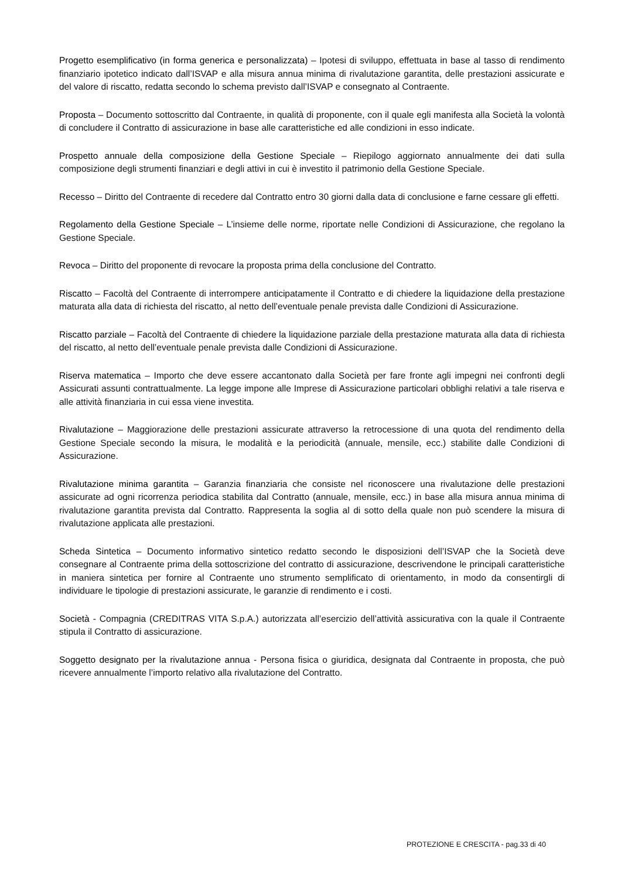Progetto esemplificativo (in forma generica e personalizzata) – Ipotesi di sviluppo, effettuata in base al tasso di rendimento finanziario ipotetico indicato dall’ISVAP e alla misura annua minima di rivalutazione garantita, delle prestazioni assicurate e del valore di riscatto, redatta secondo lo schema previsto dall’ISVAP e consegnato al Contraente.
Proposta – Documento sottoscritto dal Contraente, in qualità di proponente, con il quale egli manifesta alla Società la volontà di concludere il Contratto di assicurazione in base alle caratteristiche ed alle condizioni in esso indicate.
Prospetto annuale della composizione della Gestione Speciale – Riepilogo aggiornato annualmente dei dati sulla composizione degli strumenti finanziari e degli attivi in cui è investito il patrimonio della Gestione Speciale.
Recesso – Diritto del Contraente di recedere dal Contratto entro 30 giorni dalla data di conclusione e farne cessare gli effetti.
Regolamento della Gestione Speciale – L’insieme delle norme, riportate nelle Condizioni di Assicurazione, che regolano la Gestione Speciale.
Revoca – Diritto del proponente di revocare la proposta prima della conclusione del Contratto.
Riscatto – Facoltà del Contraente di interrompere anticipatamente il Contratto e di chiedere la liquidazione della prestazione maturata alla data di richiesta del riscatto, al netto dell’eventuale penale prevista dalle Condizioni di Assicurazione.
Riscatto parziale – Facoltà del Contraente di chiedere la liquidazione parziale della prestazione maturata alla data di richiesta del riscatto, al netto dell’eventuale penale prevista dalle Condizioni di Assicurazione.
Riserva matematica – Importo che deve essere accantonato dalla Società per fare fronte agli impegni nei confronti degli Assicurati assunti contrattualmente. La legge impone alle Imprese di Assicurazione particolari obblighi relativi a tale riserva e alle attività finanziaria in cui essa viene investita.
Rivalutazione – Maggiorazione delle prestazioni assicurate attraverso la retrocessione di una quota del rendimento della Gestione Speciale secondo la misura, le modalità e la periodicità (annuale, mensile, ecc.) stabilite dalle Condizioni di Assicurazione.
Rivalutazione minima garantita – Garanzia finanziaria che consiste nel riconoscere una rivalutazione delle prestazioni assicurate ad ogni ricorrenza periodica stabilita dal Contratto (annuale, mensile, ecc.) in base alla misura annua minima di rivalutazione garantita prevista dal Contratto. Rappresenta la soglia al di sotto della quale non può scendere la misura di rivalutazione applicata alle prestazioni.
Scheda Sintetica – Documento informativo sintetico redatto secondo le disposizioni dell’ISVAP che la Società deve consegnare al Contraente prima della sottoscrizione del contratto di assicurazione, descrivendone le principali caratteristiche in maniera sintetica per fornire al Contraente uno strumento semplificato di orientamento, in modo da consentirgli di individuare le tipologie di prestazioni assicurate, le garanzie di rendimento e i costi.
Società - Compagnia (CREDITRAS VITA S.p.A.) autorizzata all’esercizio dell’attività assicurativa con la quale il Contraente stipula il Contratto di assicurazione.
Soggetto designato per la rivalutazione annua - Persona fisica o giuridica, designata dal Contraente in proposta, che può ricevere annualmente l’importo relativo alla rivalutazione del Contratto.
PROTEZIONE E CRESCITA - pag.33 di 40